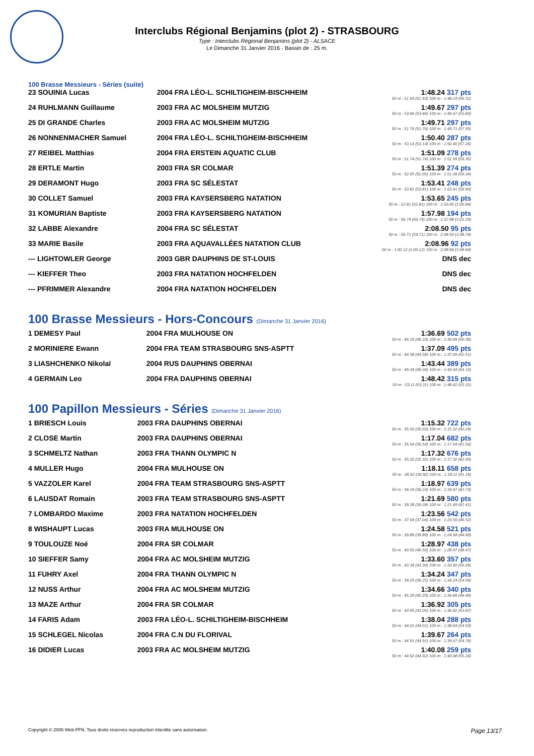Interclubs Régional Benjamins (plot 2) - STRASBOURG
Type : Interclubs Régional Benjamins (plot 2) - ALSACE
Le Dimanche 31 Janvier 2016 - Bassin de : 25 m.
100 Brasse Messieurs - Séries (suite)
| 23 SOUINIA Lucas | 2004 FRA LÉO-L. SCHILTIGHEIM-BISCHHEIM | 1:48.24 317 pts 50 m : 51.93 (51.93) 100 m : 1:48.24 (56.31) |
| 24 RUHLMANN Guillaume | 2003 FRA AC MOLSHEIM MUTZIG | 1:49.67 297 pts 50 m : 53.84 (53.84) 100 m : 1:49.67 (55.83) |
| 25 DI GRANDE Charles | 2003 FRA AC MOLSHEIM MUTZIG | 1:49.71 297 pts 50 m : 51.76 (51.76) 100 m : 1:49.71 (57.95) |
| 26 NONNENMACHER Samuel | 2004 FRA LÉO-L. SCHILTIGHEIM-BISCHHEIM | 1:50.40 287 pts 50 m : 53.14 (53.14) 100 m : 1:50.40 (57.26) |
| 27 REIBEL Matthias | 2004 FRA ERSTEIN AQUATIC CLUB | 1:51.09 278 pts 50 m : 51.74 (51.74) 100 m : 1:51.09 (59.35) |
| 28 ERTLE Martin | 2003 FRA SR COLMAR | 1:51.39 274 pts 50 m : 52.05 (52.05) 100 m : 1:51.39 (59.34) |
| 29 DERAMONT Hugo | 2003 FRA SC SÉLESTAT | 1:53.41 248 pts 50 m : 53.81 (53.81) 100 m : 1:53.41 (59.60) |
| 30 COLLET Samuel | 2003 FRA KAYSERSBERG NATATION | 1:53.65 245 pts 50 m : 52.81 (52.81) 100 m : 1:53.65 (1:00.84) |
| 31 KOMURIAN Baptiste | 2003 FRA KAYSERSBERG NATATION | 1:57.98 194 pts 50 m : 56.74 (56.74) 100 m : 1:57.98 (1:01.24) |
| 32 LABBE Alexandre | 2004 FRA SC SÉLESTAT | 2:08.50 95 pts 50 m : 59.71 (59.71) 100 m : 2:08.50 (1:08.79) |
| 33 MARIE Basile | 2003 FRA AQUAVALLÉES NATATION CLUB | 2:08.96 92 pts 50 m : 1:00.12 (1:00.12) 100 m : 2:08.96 (1:08.84) |
| --- LIGHTOWLER George | 2003 GBR DAUPHINS DE ST-LOUIS | DNS dec |
| --- KIEFFER Theo | 2003 FRA NATATION HOCHFELDEN | DNS dec |
| --- PFRIMMER Alexandre | 2004 FRA NATATION HOCHFELDEN | DNS dec |
100 Brasse Messieurs - Hors-Concours (Dimanche 31 Janvier 2016)
| 1 DEMESY Paul | 2004 FRA MULHOUSE ON | 1:36.69 502 pts 50 m : 46.33 (46.33) 100 m : 1:36.69 (50.36) |
| 2 MORINIERE Ewann | 2004 FRA TEAM STRASBOURG SNS-ASPTT | 1:37.09 495 pts 50 m : 44.58 (44.58) 100 m : 1:37.09 (52.51) |
| 3 LIASHCHENKO Nikolaï | 2004 RUS DAUPHINS OBERNAI | 1:43.44 389 pts 50 m : 49.34 (49.34) 100 m : 1:43.44 (54.10) |
| 4 GERMAIN Leo | 2004 FRA DAUPHINS OBERNAI | 1:48.42 315 pts 50 m : 53.11 (53.11) 100 m : 1:48.42 (55.31) |
100 Papillon Messieurs - Séries (Dimanche 31 Janvier 2016)
| 1 BRIESCH Louis | 2003 FRA DAUPHINS OBERNAI | 1:15.32 722 pts 50 m : 35.03 (35.03) 100 m : 1:15.32 (40.29) |
| 2 CLOSE Martin | 2003 FRA DAUPHINS OBERNAI | 1:17.04 682 pts 50 m : 35.54 (35.54) 100 m : 1:17.04 (41.50) |
| 3 SCHMELTZ Nathan | 2003 FRA THANN OLYMPIC N | 1:17.32 676 pts 50 m : 35.32 (35.32) 100 m : 1:17.32 (42.00) |
| 4 MULLER Hugo | 2004 FRA MULHOUSE ON | 1:18.11 658 pts 50 m : 36.92 (36.92) 100 m : 1:18.11 (41.19) |
| 5 VAZZOLER Karel | 2004 FRA TEAM STRASBOURG SNS-ASPTT | 1:18.97 639 pts 50 m : 36.24 (36.24) 100 m : 1:18.97 (42.73) |
| 6 LAUSDAT Romain | 2003 FRA TEAM STRASBOURG SNS-ASPTT | 1:21.69 580 pts 50 m : 39.28 (39.28) 100 m : 1:21.69 (42.41) |
| 7 LOMBARDO Maxime | 2003 FRA NATATION HOCHFELDEN | 1:23.56 542 pts 50 m : 37.04 (37.04) 100 m : 1:23.56 (46.52) |
| 8 WISHAUPT Lucas | 2003 FRA MULHOUSE ON | 1:24.58 521 pts 50 m : 39.89 (39.89) 100 m : 1:24.58 (44.69) |
| 9 TOULOUZE Noé | 2004 FRA SR COLMAR | 1:28.97 438 pts 50 m : 40.50 (40.50) 100 m : 1:28.97 (48.47) |
| 10 SIEFFER Samy | 2004 FRA AC MOLSHEIM MUTZIG | 1:33.60 357 pts 50 m : 43.34 (43.34) 100 m : 1:33.60 (50.26) |
| 11 FUHRY Axel | 2004 FRA THANN OLYMPIC N | 1:34.24 347 pts 50 m : 39.25 (39.25) 100 m : 1:34.24 (54.99) |
| 12 NUSS Arthur | 2004 FRA AC MOLSHEIM MUTZIG | 1:34.66 340 pts 50 m : 45.20 (45.20) 100 m : 1:34.66 (49.46) |
| 13 MAZE Arthur | 2004 FRA SR COLMAR | 1:36.92 305 pts 50 m : 43.05 (43.05) 100 m : 1:36.92 (53.87) |
| 14 FARIS Adam | 2003 FRA LÉO-L. SCHILTIGHEIM-BISCHHEIM | 1:38.04 288 pts 50 m : 44.01 (44.01) 100 m : 1:38.04 (54.03) |
| 15 SCHLEGEL Nicolas | 2004 FRA C.N DU FLORIVAL | 1:39.67 264 pts 50 m : 44.91 (44.91) 100 m : 1:39.67 (54.76) |
| 16 DIDIER Lucas | 2003 FRA AC MOLSHEIM MUTZIG | 1:40.08 259 pts 50 m : 44.92 (44.92) 100 m : 1:40.08 (55.16) |
Copyright © 2006 Web-FFN. Tous droits réservés reproduction interdite sans autorisation. Page 13/17